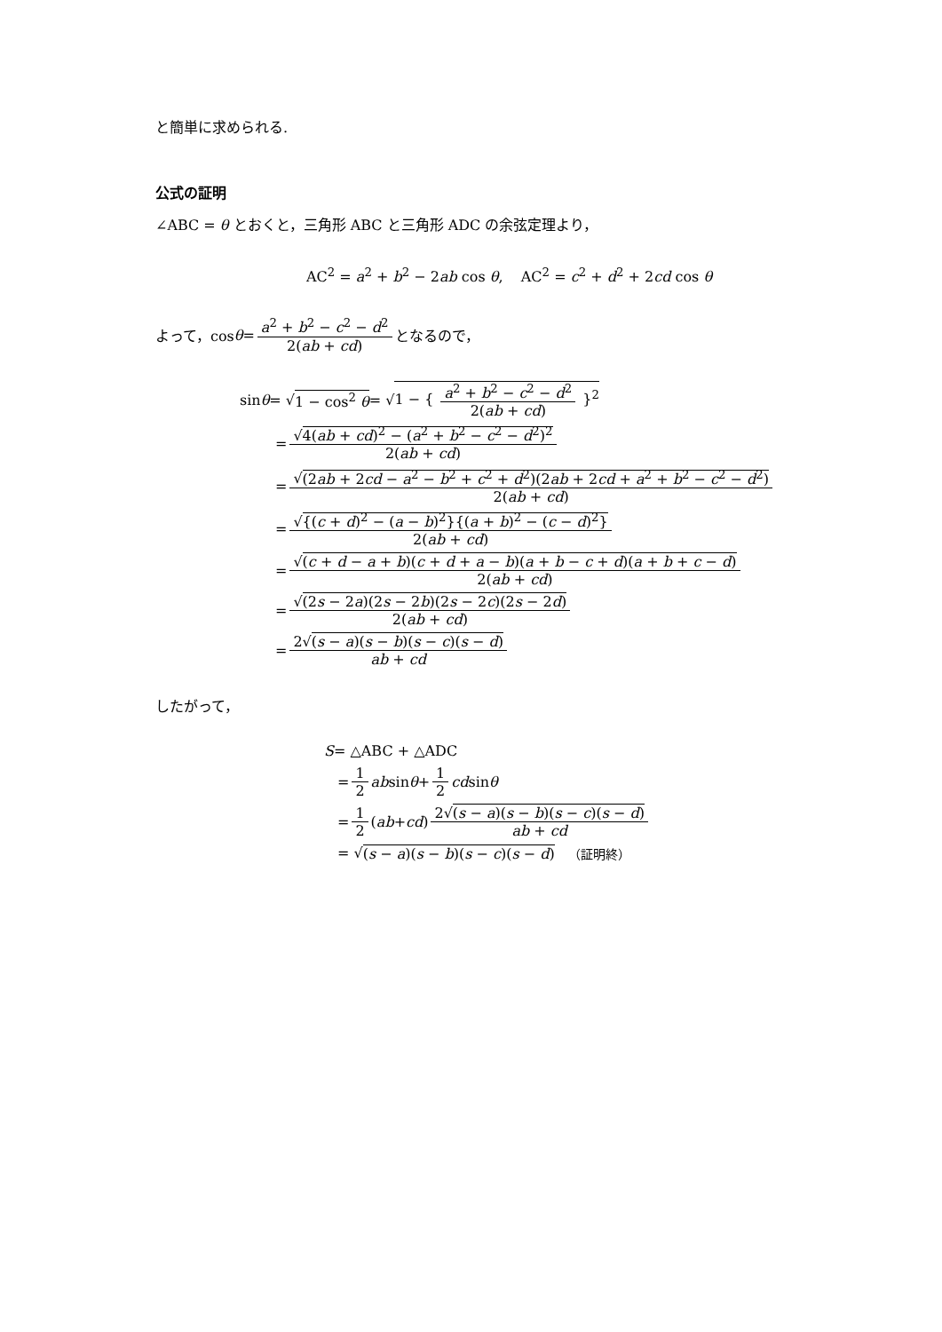と簡単に求められる.
公式の証明
∠ABC = θ とおくと，三角形 ABC と三角形 ADC の余弦定理より，
AC<sup>2</sup> = a<sup>2</sup> + b<sup>2</sup> − 2ab cos θ, AC<sup>2</sup> = c<sup>2</sup> + d<sup>2</sup> + 2cd cos θ
よって，cos θ = a<sup>2</sup> + b<sup>2</sup> − c<sup>2</sup> − d<sup>2</sup> 2(ab + cd) となるので，
sin θ = √ 1 − cos<sup>2</sup> θ = √ 1 − { a<sup>2</sup> + b<sup>2</sup> − c<sup>2</sup> − d<sup>2</sup> 2(ab + cd) }<sup>2</sup>
= √4(ab + cd)<sup>2</sup> − (a<sup>2</sup> + b<sup>2</sup> − c<sup>2</sup> − d<sup>2</sup>)<sup>2</sup> 2(ab + cd)
= √(2ab + 2cd − a<sup>2</sup> − b<sup>2</sup> + c<sup>2</sup> + d<sup>2</sup>)(2ab + 2cd + a<sup>2</sup> + b<sup>2</sup> − c<sup>2</sup> − d<sup>2</sup>) 2(ab + cd)
= √{(c + d)<sup>2</sup> − (a − b)<sup>2</sup>}{(a + b)<sup>2</sup> − (c − d)<sup>2</sup>} 2(ab + cd)
= √(c + d − a + b)(c + d + a − b)(a + b − c + d)(a + b + c − d) 2(ab + cd)
= √(2s − 2a)(2s − 2b)(2s − 2c)(2s − 2d) 2(ab + cd)
= 2√(s − a)(s − b)(s − c)(s − d) ab + cd
したがって，
S = △ABC + △ADC
= 1 2 ab sin θ + 1 2 cd sin θ
= 1 2 (ab + cd) 2√(s − a)(s − b)(s − c)(s − d) ab + cd
= √ (s − a)(s − b)(s − c)(s − d) （証明終）